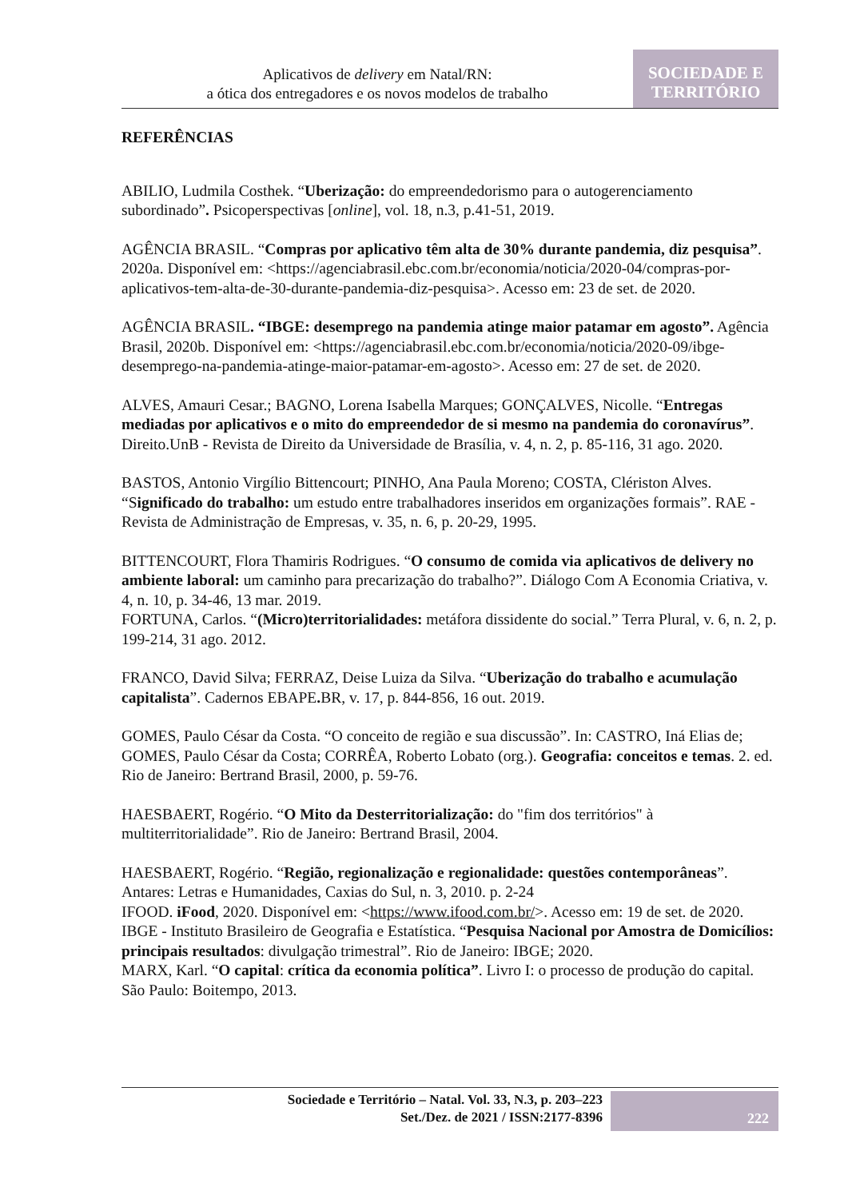Aplicativos de delivery em Natal/RN:
a ótica dos entregadores e os novos modelos de trabalho
SOCIEDADE E
TERRITÓRIO
REFERÊNCIAS
ABILIO, Ludmila Costhek. “Uberização: do empreendedorismo para o autogerenciamento subordinado”. Psicoperspectivas [online], vol. 18, n.3, p.41-51, 2019.
AGÊNCIA BRASIL. “Compras por aplicativo têm alta de 30% durante pandemia, diz pesquisa”. 2020a. Disponível em: <https://agenciabrasil.ebc.com.br/economia/noticia/2020-04/compras-por-aplicativos-tem-alta-de-30-durante-pandemia-diz-pesquisa>. Acesso em: 23 de set. de 2020.
AGÊNCIA BRASIL. “IBGE: desemprego na pandemia atinge maior patamar em agosto”. Agência Brasil, 2020b. Disponível em: <https://agenciabrasil.ebc.com.br/economia/noticia/2020-09/ibge-desemprego-na-pandemia-atinge-maior-patamar-em-agosto>. Acesso em: 27 de set. de 2020.
ALVES, Amauri Cesar.; BAGNO, Lorena Isabella Marques; GONÇALVES, Nicolle. “Entregas mediadas por aplicativos e o mito do empreendedor de si mesmo na pandemia do coronavírus”. Direito.UnB - Revista de Direito da Universidade de Brasília, v. 4, n. 2, p. 85-116, 31 ago. 2020.
BASTOS, Antonio Virgílio Bittencourt; PINHO, Ana Paula Moreno; COSTA, Clériston Alves. “Significado do trabalho: um estudo entre trabalhadores inseridos em organizações formais”. RAE - Revista de Administração de Empresas, v. 35, n. 6, p. 20-29, 1995.
BITTENCOURT, Flora Thamiris Rodrigues. “O consumo de comida via aplicativos de delivery no ambiente laboral: um caminho para precarização do trabalho?”. Diálogo Com A Economia Criativa, v. 4, n. 10, p. 34-46, 13 mar. 2019.
FORTUNA, Carlos. “(Micro)territorialidades: metáfora dissidente do social.” Terra Plural, v. 6, n. 2, p. 199-214, 31 ago. 2012.
FRANCO, David Silva; FERRAZ, Deise Luiza da Silva. “Uberização do trabalho e acumulação capitalista”. Cadernos EBAPE. BR, v. 17, p. 844-856, 16 out. 2019.
GOMES, Paulo César da Costa. “O conceito de região e sua discussão”. In: CASTRO, Iná Elias de; GOMES, Paulo César da Costa; CORRÊA, Roberto Lobato (org.). Geografia: conceitos e temas. 2. ed. Rio de Janeiro: Bertrand Brasil, 2000, p. 59-76.
HAESBAERT, Rogério. “O Mito da Desterritorialização: do "fim dos territórios" à multiterritorialidade”. Rio de Janeiro: Bertrand Brasil, 2004.
HAESBAERT, Rogério. “Região, regionalização e regionalidade: questões contemporâneas”. Antares: Letras e Humanidades, Caxias do Sul, n. 3, 2010. p. 2-24
IFOOD. iFood, 2020. Disponível em: <https://www.ifood.com.br/>. Acesso em: 19 de set. de 2020.
IBGE - Instituto Brasileiro de Geografia e Estatística. “Pesquisa Nacional por Amostra de Domicílios: principais resultados: divulgação trimestral”. Rio de Janeiro: IBGE; 2020.
MARX, Karl. “O capital: crítica da economia política”. Livro I: o processo de produção do capital. São Paulo: Boitempo, 2013.
Sociedade e Território – Natal. Vol. 33, N.3, p. 203–223
Set./Dez. de 2021 / ISSN:2177-8396
222